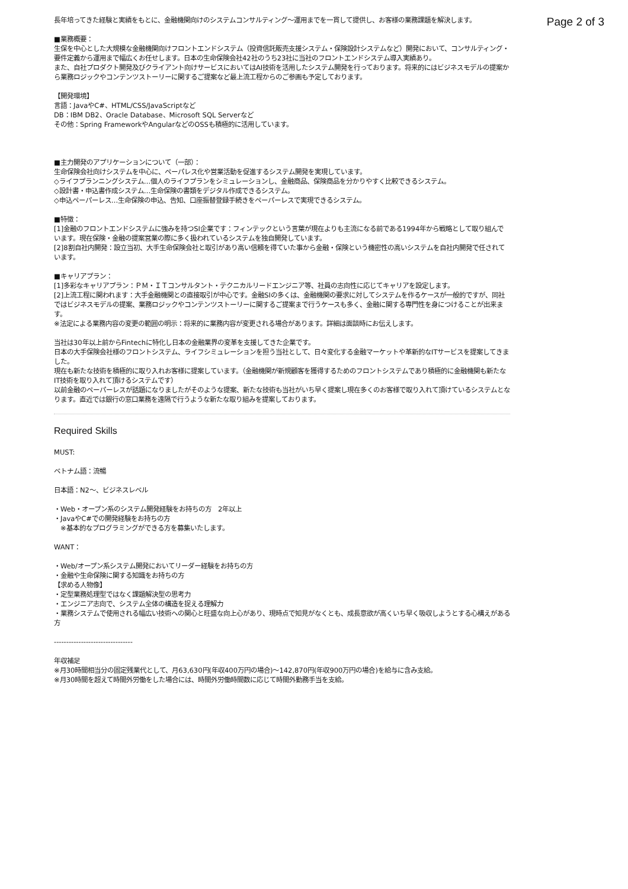Page 2 of 3
長年培ってきた経験と実績をもとに、金融機関向けのシステムコンサルティング〜運用までを一貫して提供し、お客様の業務課題を解決します。
■業務概要：
生保を中心とした大規模な金融機関向けフロントエンドシステム（投資信託販売支援システム・保険設計システムなど）開発において、コンサルティング・要件定義から運用まで幅広くお任せします。日本の生命保険会社42社のうち23社に当社のフロントエンドシステム導入実績あり。
また、自社プロダクト開発及びクライアント向けサービスにおいてはAI技術を活用したシステム開発を行っております。将来的にはビジネスモデルの提案から業務ロジックやコンテンツストーリーに関するご提案など最上流工程からのご参画も予定しております。
【開発環境】
言語：JavaやC#、HTML/CSS/JavaScriptなど
DB：IBM DB2、Oracle Database、Microsoft SQL Serverなど
その他：Spring FrameworkやAngularなどのOSSも積極的に活用しています。
■主力開発のアプリケーションについて（一部）：
生命保険会社向けシステムを中心に、ペーパレス化や営業活動を促進するシステム開発を実現しています。
◇ライフプランニングシステム…個人のライフプランをシミュレーションし、金融商品、保険商品を分かりやすく比較できるシステム。
◇設計書・申込書作成システム…生命保険の書類をデジタル作成できるシステム。
◇申込ペーパーレス…生命保険の申込、告知、口座振替登録手続きをペーパーレスで実現できるシステム。
■特徴：
[1]金融のフロントエンドシステムに強みを持つSI企業です：フィンテックという言葉が現在よりも主流になる前である1994年から戦略として取り組んでいます。現在保険・金融の提案営業の際に多く扱われているシステムを独自開発しています。
[2]8割自社内開発：設立当初、大手生命保険会社と取引があり高い信頼を得ていた事から金融・保険という機密性の高いシステムを自社内開発で任されています。
■キャリアプラン：
[1]多彩なキャリアプラン：ＰＭ・ＩＴコンサルタント・テクニカルリードエンジニア等、社員の志向性に応じてキャリアを設定します。
[2]上流工程に関われます：大手金融機関との直接取引が中心です。金融SIの多くは、金融機関の要求に対してシステムを作るケースが一般的ですが、同社ではビジネスモデルの提案、業務ロジックやコンテンツストーリーに関するご提案まで行うケースも多く、金融に関する専門性を身につけることが出来ます。
※法定による業務内容の変更の範囲の明示：将来的に業務内容が変更される場合があります。詳細は面談時にお伝えします。
当社は30年以上前からFintechに特化し日本の金融業界の変革を支援してきた企業です。
日本の大手保険会社様のフロントシステム、ライフシミュレーションを担う当社として、日々変化する金融マーケットや革新的なITサービスを提案してきました。
現在も新たな技術を積極的に取り入れお客様に提案しています。（金融機関が新規顧客を獲得するためのフロントシステムであり積極的に金融機関も新たなIT技術を取り入れて頂けるシステムです）
以前金融のペーパーレスが話題になりましたがそのような提案、新たな技術も当社がいち早く提案し現在多くのお客様で取り入れて頂けているシステムとなります。直近では銀行の窓口業務を遠隔で行うような新たな取り組みを提案しております。
Required Skills
MUST:
ベトナム語：流暢
日本語：N2〜、ビジネスレベル
・Web・オープン系のシステム開発経験をお持ちの方　2年以上
・JavaやC#での開発経験をお持ちの方
　※基本的なプログラミングができる方を募集いたします。
WANT：
・Web/オープン系システム開発においてリーダー経験をお持ちの方
・金融や生命保険に関する知識をお持ちの方
【求める人物像】
・定型業務処理型ではなく課題解決型の思考力
・エンジニア志向で、システム全体の構造を捉える理解力
・業務システムで使用される幅広い技術への関心と旺盛な向上心があり、現時点で知見がなくとも、成長意欲が高くいち早く吸収しようとする心構えがある方
--------------------------------
年収補足
※月30時間相当分の固定残業代として、月63,630円(年収400万円の場合)〜142,870円(年収900万円の場合)を給与に含み支給。
※月30時間を超えて時間外労働をした場合には、時間外労働時間数に応じて時間外勤務手当を支給。